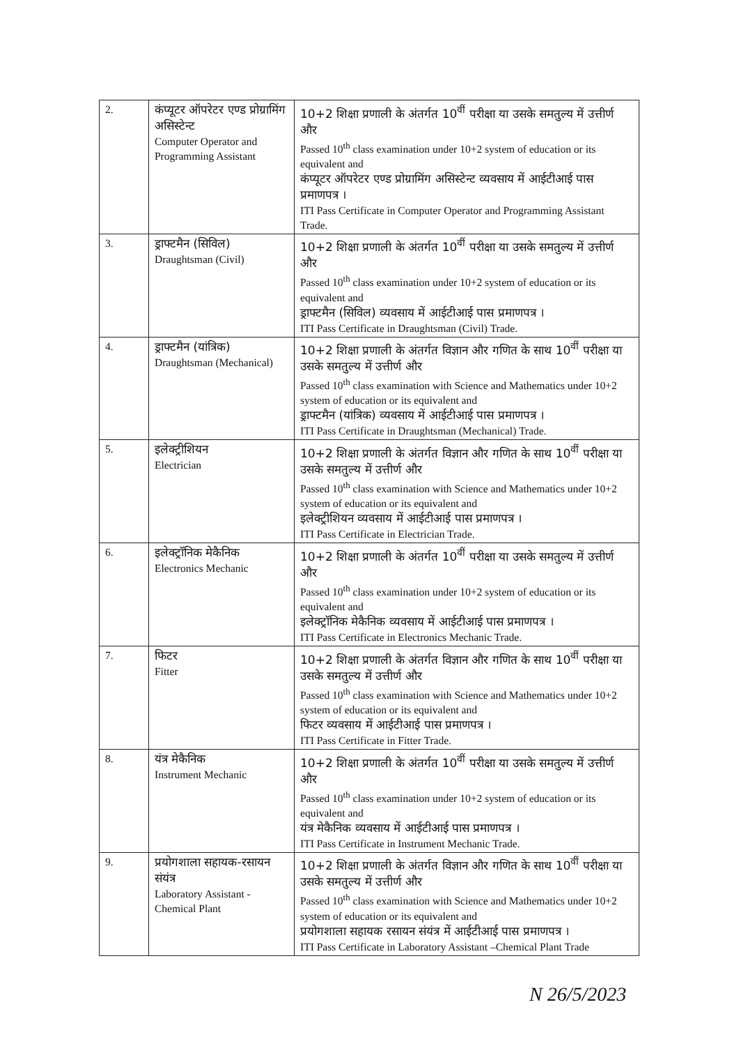| 2. | कंप्यूटर ऑपरेटर एण्ड प्रोग्रामिंग असिस्टेन्ट Computer Operator and Programming Assistant | 10+2 शिक्षा प्रणाली के अंतर्गत 10<sup>वीं</sup> परीक्षा या उसके समतुल्य में उत्तीर्ण और Passed 10<sup>th</sup> class examination under 10+2 system of education or its equivalent and कंप्यूटर ऑपरेटर एण्ड प्रोग्रामिंग असिस्टेन्ट व्यवसाय में आईटीआई पास प्रमाणपत्र । ITI Pass Certificate in Computer Operator and Programming Assistant Trade. |
| 3. | ड्राफ्टमैन (सिविल) Draughtsman (Civil) | 10+2 शिक्षा प्रणाली के अंतर्गत 10<sup>वीं</sup> परीक्षा या उसके समतुल्य में उत्तीर्ण और Passed 10<sup>th</sup> class examination under 10+2 system of education or its equivalent and ड्राफ्टमैन (सिविल) व्यवसाय में आईटीआई पास प्रमाणपत्र । ITI Pass Certificate in Draughtsman (Civil) Trade. |
| 4. | ड्राफ्टमैन (यांत्रिक) Draughtsman (Mechanical) | 10+2 शिक्षा प्रणाली के अंतर्गत विज्ञान और गणित के साथ 10<sup>वीं</sup> परीक्षा या उसके समतुल्य में उत्तीर्ण और Passed 10<sup>th</sup> class examination with Science and Mathematics under 10+2 system of education or its equivalent and ड्राफ्टमैन (यांत्रिक) व्यवसाय में आईटीआई पास प्रमाणपत्र । ITI Pass Certificate in Draughtsman (Mechanical) Trade. |
| 5. | इलेक्ट्रीशियन Electrician | 10+2 शिक्षा प्रणाली के अंतर्गत विज्ञान और गणित के साथ 10<sup>वीं</sup> परीक्षा या उसके समतुल्य में उत्तीर्ण और Passed 10<sup>th</sup> class examination with Science and Mathematics under 10+2 system of education or its equivalent and इलेक्ट्रीशियन व्यवसाय में आईटीआई पास प्रमाणपत्र । ITI Pass Certificate in Electrician Trade. |
| 6. | इलेक्ट्रॉनिक मेकैनिक Electronics Mechanic | 10+2 शिक्षा प्रणाली के अंतर्गत 10<sup>वीं</sup> परीक्षा या उसके समतुल्य में उत्तीर्ण और Passed 10<sup>th</sup> class examination under 10+2 system of education or its equivalent and इलेक्ट्रॉनिक मेकैनिक व्यवसाय में आईटीआई पास प्रमाणपत्र । ITI Pass Certificate in Electronics Mechanic Trade. |
| 7. | फिटर Fitter | 10+2 शिक्षा प्रणाली के अंतर्गत विज्ञान और गणित के साथ 10<sup>वीं</sup> परीक्षा या उसके समतुल्य में उत्तीर्ण और Passed 10<sup>th</sup> class examination with Science and Mathematics under 10+2 system of education or its equivalent and फिटर व्यवसाय में आईटीआई पास प्रमाणपत्र । ITI Pass Certificate in Fitter Trade. |
| 8. | यंत्र मेकैनिक Instrument Mechanic | 10+2 शिक्षा प्रणाली के अंतर्गत 10<sup>वीं</sup> परीक्षा या उसके समतुल्य में उत्तीर्ण और Passed 10<sup>th</sup> class examination under 10+2 system of education or its equivalent and यंत्र मेकैनिक व्यवसाय में आईटीआई पास प्रमाणपत्र । ITI Pass Certificate in Instrument Mechanic Trade. |
| 9. | प्रयोगशाला सहायक-रसायन संयंत्र Laboratory Assistant - Chemical Plant | 10+2 शिक्षा प्रणाली के अंतर्गत विज्ञान और गणित के साथ 10<sup>वीं</sup> परीक्षा या उसके समतुल्य में उत्तीर्ण और Passed 10<sup>th</sup> class examination with Science and Mathematics under 10+2 system of education or its equivalent and प्रयोगशाला सहायक रसायन संयंत्र में आईटीआई पास प्रमाणपत्र । ITI Pass Certificate in Laboratory Assistant –Chemical Plant Trade |
N 26/5/2023